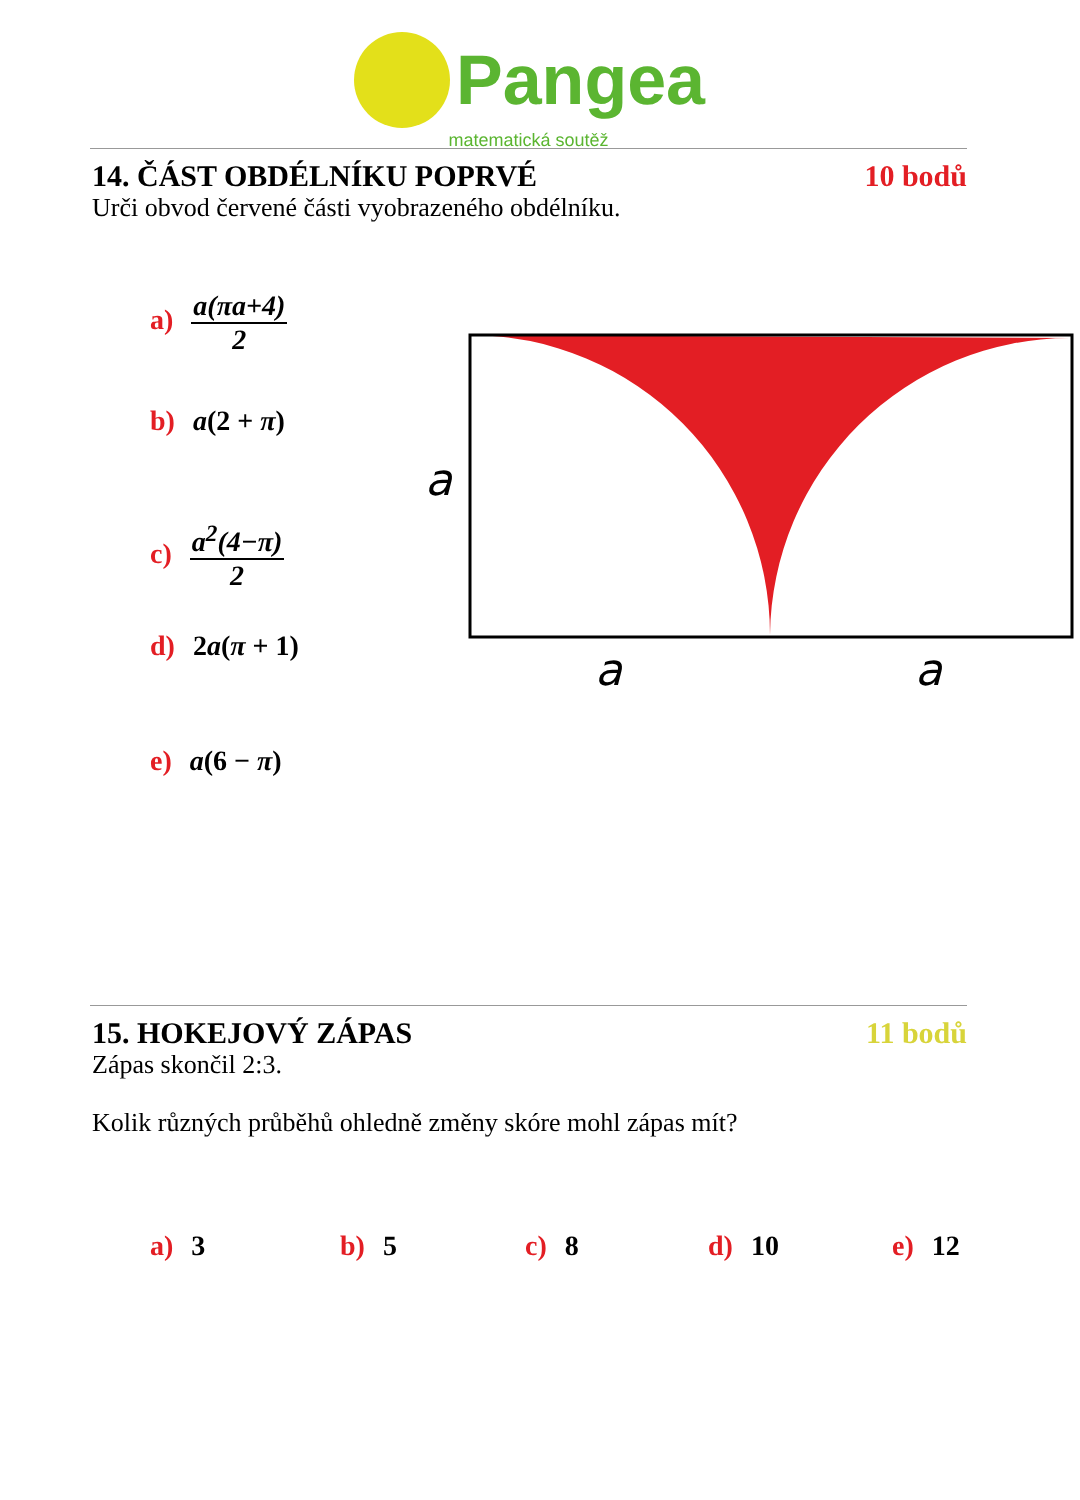Pangea
matematická soutěž
14. ČÁST OBDÉLNÍKU POPRVÉ 10 bodů
Urči obvod červené části vyobrazeného obdélníku.
a) a(πa+4) 2
b) a(2 + π)
c) a<sup>2</sup>(4−π) 2
d) 2a(π + 1)
e) a(6 − π)
a
a
a
15. HOKEJOVÝ ZÁPAS 11 bodů
Zápas skončil 2:3.
Kolik různých průběhů ohledně změny skóre mohl zápas mít?
a) 3 b) 5 c) 8 d) 10 e) 12